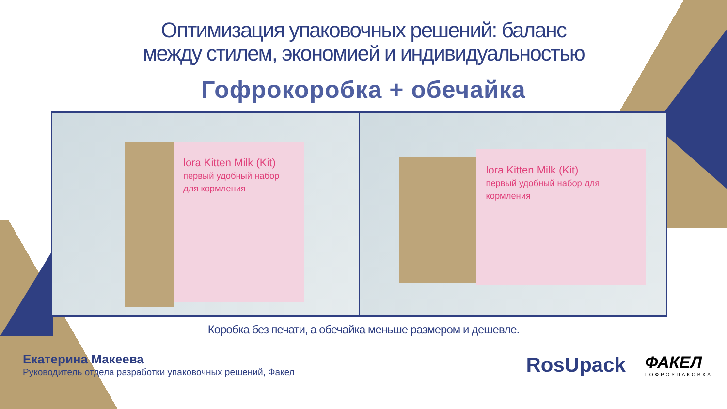Оптимизация упаковочных решений: баланс
между стилем, экономией и индивидуальностью
Гофрокоробка + обечайка
lora Kitten Milk (Kit)
первый удобный набор для кормления
lora Kitten Milk (Kit)
первый удобный набор для кормления
Коробка без печати, а обечайка меньше размером и дешевле.
Екатерина Макеева
Руководитель отдела разработки упаковочных решений, Факел
RosUpack
ФАКЕЛ
ГОФРОУПАКОВКА